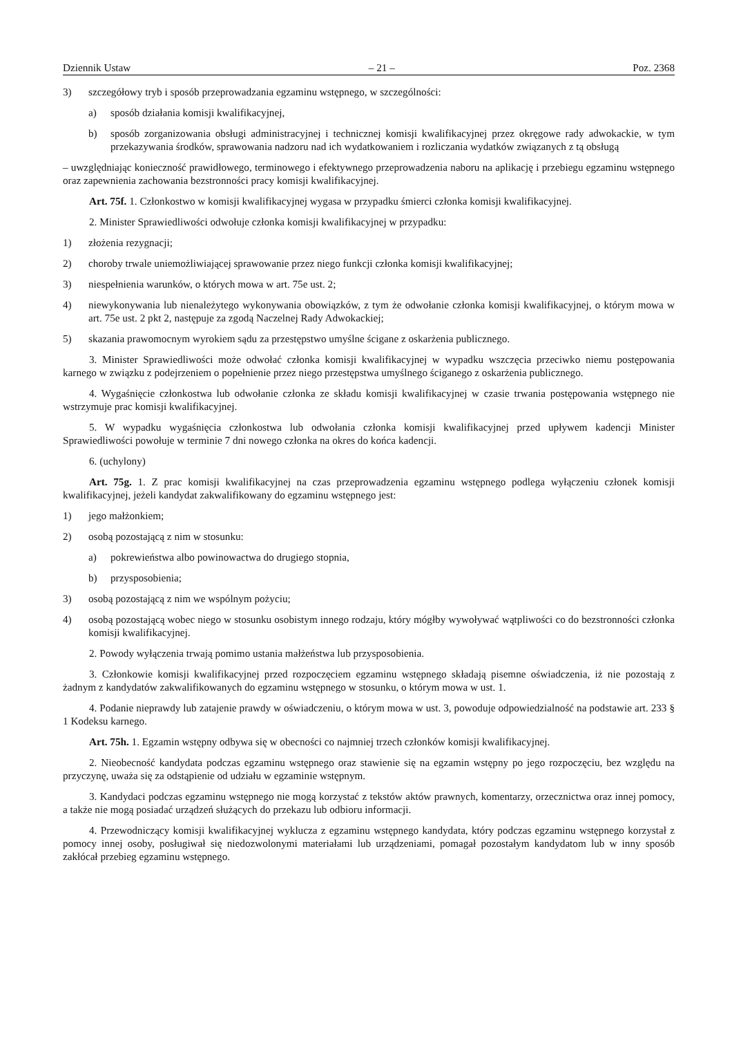Dziennik Ustaw – 21 – Poz. 2368
3) szczegółowy tryb i sposób przeprowadzania egzaminu wstępnego, w szczególności:
a) sposób działania komisji kwalifikacyjnej,
b) sposób zorganizowania obsługi administracyjnej i technicznej komisji kwalifikacyjnej przez okręgowe rady adwokackie, w tym przekazywania środków, sprawowania nadzoru nad ich wydatkowaniem i rozliczania wydatków związanych z tą obsługą
– uwzględniając konieczność prawidłowego, terminowego i efektywnego przeprowadzenia naboru na aplikację i przebiegu egzaminu wstępnego oraz zapewnienia zachowania bezstronności pracy komisji kwalifikacyjnej.
Art. 75f. 1. Członkostwo w komisji kwalifikacyjnej wygasa w przypadku śmierci członka komisji kwalifikacyjnej.
2. Minister Sprawiedliwości odwołuje członka komisji kwalifikacyjnej w przypadku:
1) złożenia rezygnacji;
2) choroby trwale uniemożliwiającej sprawowanie przez niego funkcji członka komisji kwalifikacyjnej;
3) niespełnienia warunków, o których mowa w art. 75e ust. 2;
4) niewykonywania lub nienależytego wykonywania obowiązków, z tym że odwołanie członka komisji kwalifikacyjnej, o którym mowa w art. 75e ust. 2 pkt 2, następuje za zgodą Naczelnej Rady Adwokackiej;
5) skazania prawomocnym wyrokiem sądu za przestępstwo umyślne ścigane z oskarżenia publicznego.
3. Minister Sprawiedliwości może odwołać członka komisji kwalifikacyjnej w wypadku wszczęcia przeciwko niemu postępowania karnego w związku z podejrzeniem o popełnienie przez niego przestępstwa umyślnego ściganego z oskarżenia publicznego.
4. Wygaśnięcie członkostwa lub odwołanie członka ze składu komisji kwalifikacyjnej w czasie trwania postępowania wstępnego nie wstrzymuje prac komisji kwalifikacyjnej.
5. W wypadku wygaśnięcia członkostwa lub odwołania członka komisji kwalifikacyjnej przed upływem kadencji Minister Sprawiedliwości powołuje w terminie 7 dni nowego członka na okres do końca kadencji.
6. (uchylony)
Art. 75g. 1. Z prac komisji kwalifikacyjnej na czas przeprowadzenia egzaminu wstępnego podlega wyłączeniu członek komisji kwalifikacyjnej, jeżeli kandydat zakwalifikowany do egzaminu wstępnego jest:
1) jego małżonkiem;
2) osobą pozostającą z nim w stosunku:
a) pokrewieństwa albo powinowactwa do drugiego stopnia,
b) przysposobienia;
3) osobą pozostającą z nim we wspólnym pożyciu;
4) osobą pozostającą wobec niego w stosunku osobistym innego rodzaju, który mógłby wywoływać wątpliwości co do bezstronności członka komisji kwalifikacyjnej.
2. Powody wyłączenia trwają pomimo ustania małżeństwa lub przysposobienia.
3. Członkowie komisji kwalifikacyjnej przed rozpoczęciem egzaminu wstępnego składają pisemne oświadczenia, iż nie pozostają z żadnym z kandydatów zakwalifikowanych do egzaminu wstępnego w stosunku, o którym mowa w ust. 1.
4. Podanie nieprawdy lub zatajenie prawdy w oświadczeniu, o którym mowa w ust. 3, powoduje odpowiedzialność na podstawie art. 233 § 1 Kodeksu karnego.
Art. 75h. 1. Egzamin wstępny odbywa się w obecności co najmniej trzech członków komisji kwalifikacyjnej.
2. Nieobecność kandydata podczas egzaminu wstępnego oraz stawienie się na egzamin wstępny po jego rozpoczęciu, bez względu na przyczynę, uważa się za odstąpienie od udziału w egzaminie wstępnym.
3. Kandydaci podczas egzaminu wstępnego nie mogą korzystać z tekstów aktów prawnych, komentarzy, orzecznictwa oraz innej pomocy, a także nie mogą posiadać urządzeń służących do przekazu lub odbioru informacji.
4. Przewodniczący komisji kwalifikacyjnej wyklucza z egzaminu wstępnego kandydata, który podczas egzaminu wstępnego korzystał z pomocy innej osoby, posługiwał się niedozwolonymi materiałami lub urządzeniami, pomagał pozostałym kandydatom lub w inny sposób zakłócał przebieg egzaminu wstępnego.